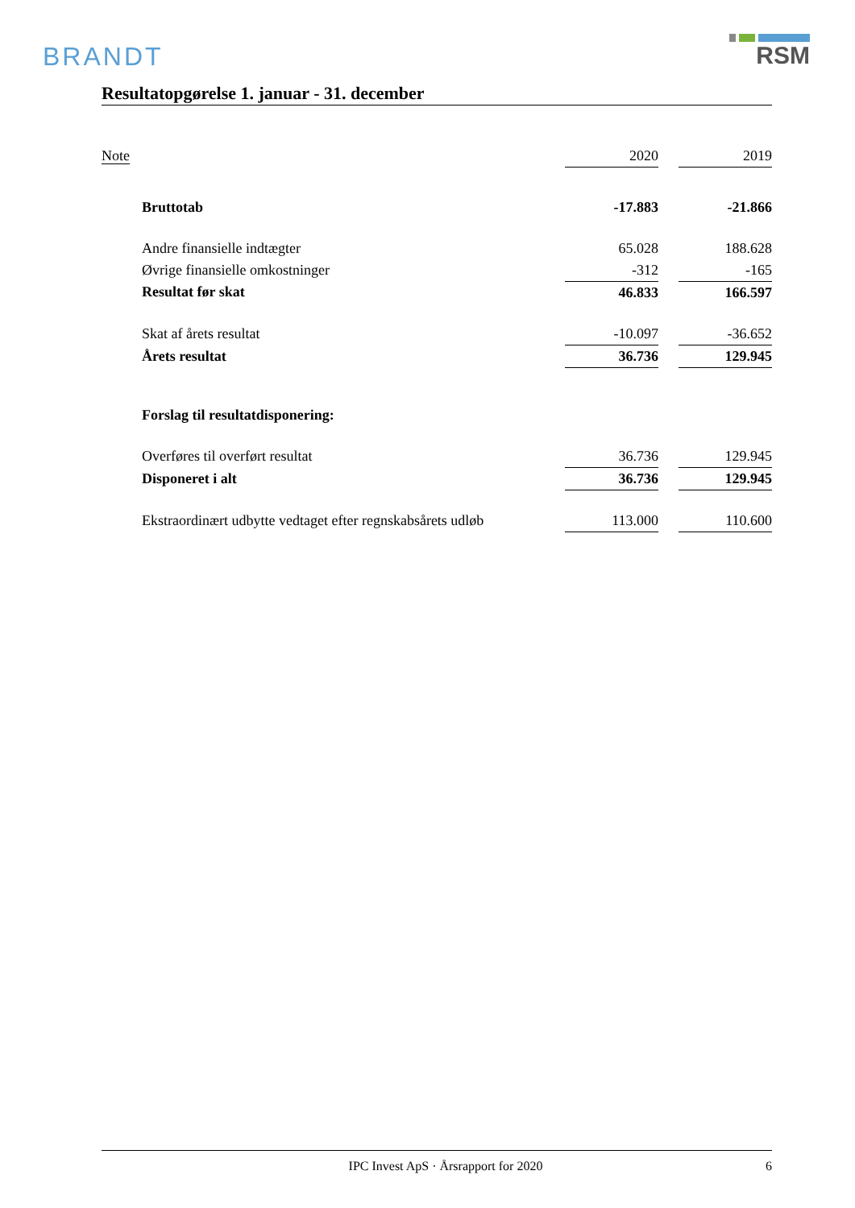BRANDT
RSM
Resultatopgørelse 1. januar - 31. december
| Note | | 2020 | | 2019 |
| --- | --- | --- | --- | --- |
| | Bruttotab | -17.883 | | -21.866 |
| | Andre finansielle indtægter | 65.028 | | 188.628 |
| | Øvrige finansielle omkostninger | -312 | | -165 |
| | Resultat før skat | 46.833 | | 166.597 |
| | Skat af årets resultat | -10.097 | | -36.652 |
| | Årets resultat | 36.736 | | 129.945 |
| | Forslag til resultatdisponering: | | | |
| | Overføres til overført resultat | 36.736 | | 129.945 |
| | Disponeret i alt | 36.736 | | 129.945 |
| | Ekstraordinært udbytte vedtaget efter regnskabsårets udløb | 113.000 | | 110.600 |
IPC Invest ApS · Årsrapport for 2020 6